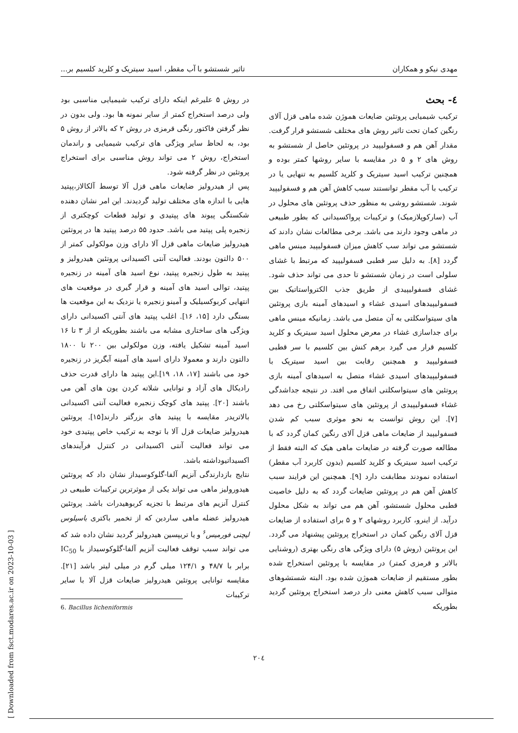مهدی نیکو و همکاران تاثیر شستشو با آب مقطر، اسید سیتریک و کلرید کلسیم بر...
٤- بحث
ترکیب شیمیایی پروتئین ضایعات هموژن شده ماهی قزل آلای رنگین کمان تحت تاثیر روش های مختلف شستشو قرار گرفت. مقدار آهن هم و فسفولیپید در پروتئین حاصل از شستشو به روش های ۲ و ۵ در مقایسه با سایر روشها کمتر بوده و همچنین ترکیب اسید سیتریک و کلرید کلسیم به تنهایی یا در ترکیب با آب مقطر توانستند سبب کاهش آهن هم و فسفولیپید شوند. شستشو روشی به منظور حذف پروتئین های محلول در آب (سارکوپلازمیک) و ترکیبات پرواکسیدانی که بطور طبیعی در ماهی وجود دارند می باشد. برخی مطالعات نشان دادند که شستشو می تواند سب کاهش میزان فسفولیپید مینس ماهی گردد [۸]. به دلیل سر قطبی فسفولیپید که مرتبط با غشای سلولی است در زمان شستشو تا حدی می تواند حذف شود. غشای فسفولیپیدی از طریق جذب الکترواستاتیک بین فسفولیپیدهای اسیدی غشاء و اسیدهای آمینه بازی پروتئین های سیتواسکلتی به آن متصل می باشد. زمانیکه مینس ماهی برای جداسازی غشاء در معرض محلول اسید سیتریک و کلرید کلسیم قرار می گیرد برهم کنش بین کلسیم با سر قطبی فسفولیپید و همچنین رقابت بین اسید سیتریک با فسفولیپیدهای اسیدی غشاء متصل به اسیدهای آمینه بازی پروتئین های سیتواسکلتی اتفاق می افتد. در نتیجه جداشدگی غشاء فسفولیپیدی از پروتئین های سیتواسکلتی رخ می دهد [۷]. این روش توانست به نحو موثری سبب کم شدن فسفولیپید از ضایعات ماهی قزل آلای رنگین کمان گردد که با مطالعه صورت گرفته در ضایعات ماهی هیک که البته فقط از ترکیب اسید سیتریک و کلرید کلسیم (بدون کاربرد آب مقطر) استفاده نمودند مطابقت دارد [۹]. همچنین این فرایند سبب کاهش آهن هم در پروتئین ضایعات گردد که به دلیل خاصیت قطبی محلول شستشو، آهن هم می تواند به شکل محلول درآید. از اینرو، کاربرد روشهای ۲ و ۵ برای استفاده از ضایعات قزل آلای رنگین کمان در استخراج پروتئین پیشنهاد می گردد. این پروتئین (روش ۵) دارای ویژگی های رنگی بهتری (روشنایی بالاتر و قرمزی کمتر) در مقایسه با پروتئین استخراج شده بطور مستقیم از ضایعات هموژن شده بود. البته شستشوهای متوالی سبب کاهش معنی دار درصد استخراج پروتئین گردید بطوریکه
در روش ۵ علیرغم اینکه دارای ترکیب شیمیایی مناسبی بود ولی درصد استخراج کمتر از سایر نمونه ها بود. ولی بدون در نظر گرفتن فاکتور رنگی قرمزی در روش ۲ که بالاتر از روش ۵ بود، به لحاظ سایر ویژگی های ترکیب شیمیایی و راندمان استخراج، روش ۲ می تواند روش مناسبی برای استخراج پروتئین در نظر گرفته شود.
پس از هیدرولیز ضایعات ماهی قزل آلا توسط آلکالاز،پپتید هایی با اندازه های مختلف تولید گردیدند. این امر نشان دهنده شکستگی پیوند های پپتیدی و تولید قطعات کوچکتری از زنجیره پلی پپتید می باشد. حدود ۵۵ درصد پپتید ها در پروتئین هیدرولیز ضایعات ماهی قزل آلا دارای وزن مولکولی کمتر از ۵۰۰ دالتون بودند. فعالیت آنتی اکسیدانی پروتئین هیدرولیز و پپتید به طول زنجیره پپتید، نوع اسید های آمینه در زنجیره پپتید، توالی اسید های آمینه و قرار گیری در موقعیت های انتهایی کربوکسیلیک و آمینو زنجیره یا نزدیک به این موقعیت ها بستگی دارد [۱۵، ۱۶]. اغلب پپتید های آنتی اکسیدانی دارای ویژگی های ساختاری مشابه می باشند بطوریکه از از ۳ تا ۱۶ اسید آمینه تشکیل یافته، وزن مولکولی بین ۲۰۰ تا ۱۸۰۰ دالتون دارند و معمولا دارای اسید های آمینه آبگریز در زنجیره خود می باشند [۱۷، ۱۸، ۱۹].این پپتید ها دارای قدرت حذف رادیکال های آزاد و توانایی شلاته کردن یون های آهن می باشند [۲۰]. پپتید های کوچک زنجیره فعالیت آنتی اکسیدانی بالاتریدر مقایسه با پپتید های بزرگتر دارند[۱۵]. پروتئین هیدرولیز ضایعات قزل آلا با توجه به ترکیب خاص پپتیدی خود می تواند فعالیت آنتی اکسیدانی در کنترل فرآیندهای اکسیداتیوداشته باشد.
نتایج بازدارندگی آنزیم آلفا-گلوکوسیداز نشان داد که پروتئین هیدورولیز ماهی می تواند یکی از موثرترین ترکیبات طبیعی در کنترل آنزیم های مرتبط با تجزیه کربوهیدرات باشد. پروتئین هیدرولیز عضله ماهی ساردین که از تخمیر باکتری باسیلوس لیچنی فورمیس<sup>۶</sup> و یا تریپسین هیدرولیز گردید نشان داده شد که می تواند سبب توقف فعالیت آنزیم آلفا-گلوکوسیداز با IC<sub>50</sub> برابر با ۴۸/۷ و ۱۲۴/۱ میلی گرم در میلی لیتر باشد [۲۱]. مقایسه توانایی پروتئین هیدرولیز ضایعات قزل آلا با سایر ترکیبات
6. Bacillus licheniformis
۲۰٤
[ Downloaded from fsct.modares.ac.ir on 2023-10-03 ]